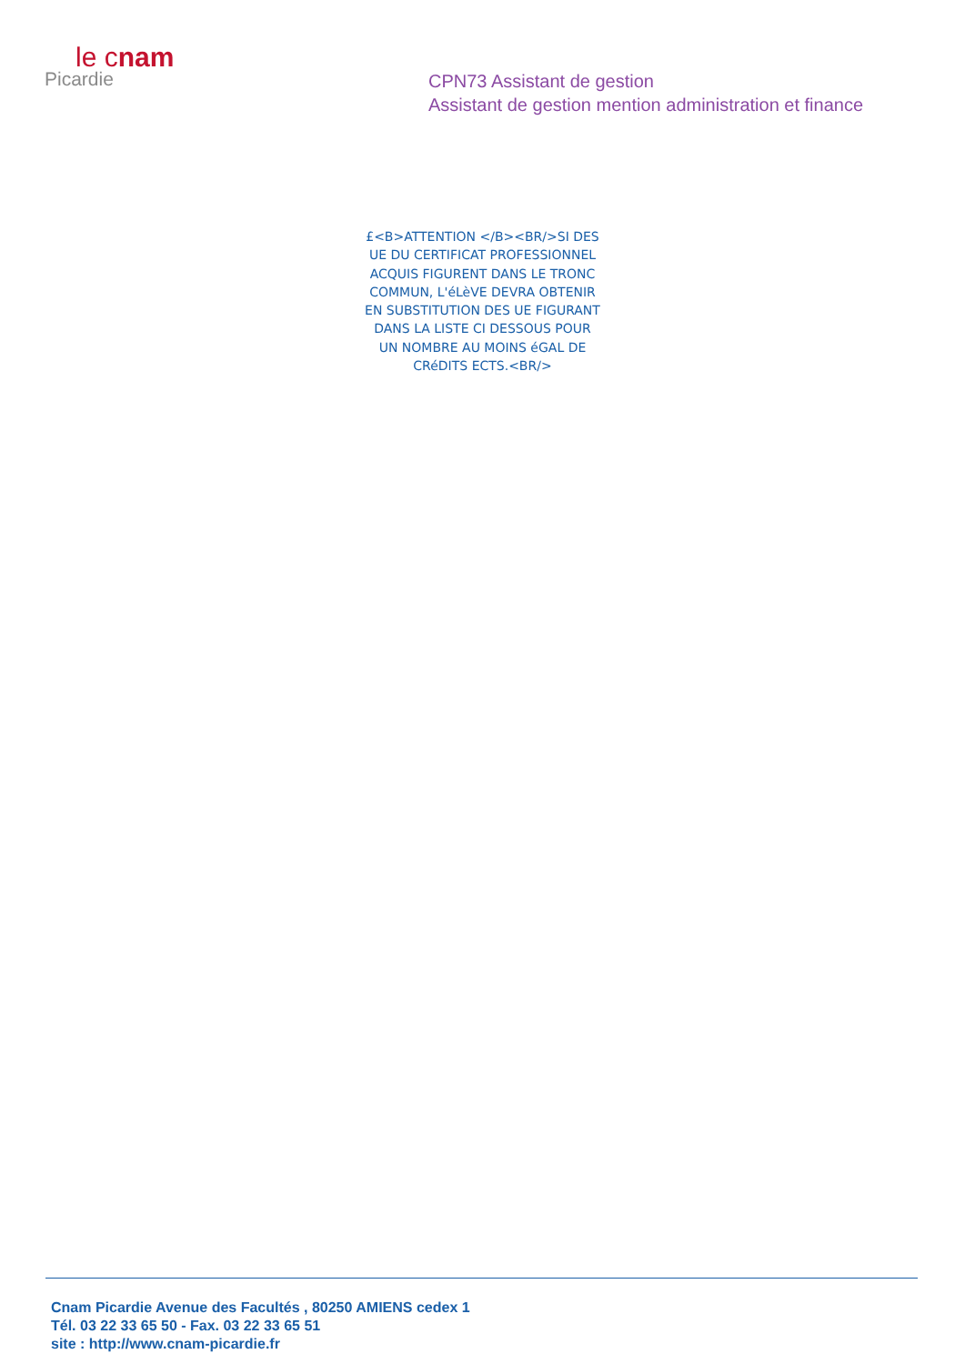le cnam
Picardie
CPN73 Assistant de gestion
Assistant de gestion mention administration et finance
£<B>ATTENTION </B><BR/>SI DES UE DU CERTIFICAT PROFESSIONNEL ACQUIS FIGURENT DANS LE TRONC COMMUN, L'éLèVE DEVRA OBTENIR EN SUBSTITUTION DES UE FIGURANT DANS LA LISTE CI DESSOUS POUR UN NOMBRE AU MOINS éGAL DE CRéDITS ECTS.<BR/>
Cnam Picardie Avenue des Facultés , 80250 AMIENS cedex 1
Tél. 03 22 33 65 50 - Fax. 03 22 33 65 51
site : http://www.cnam-picardie.fr